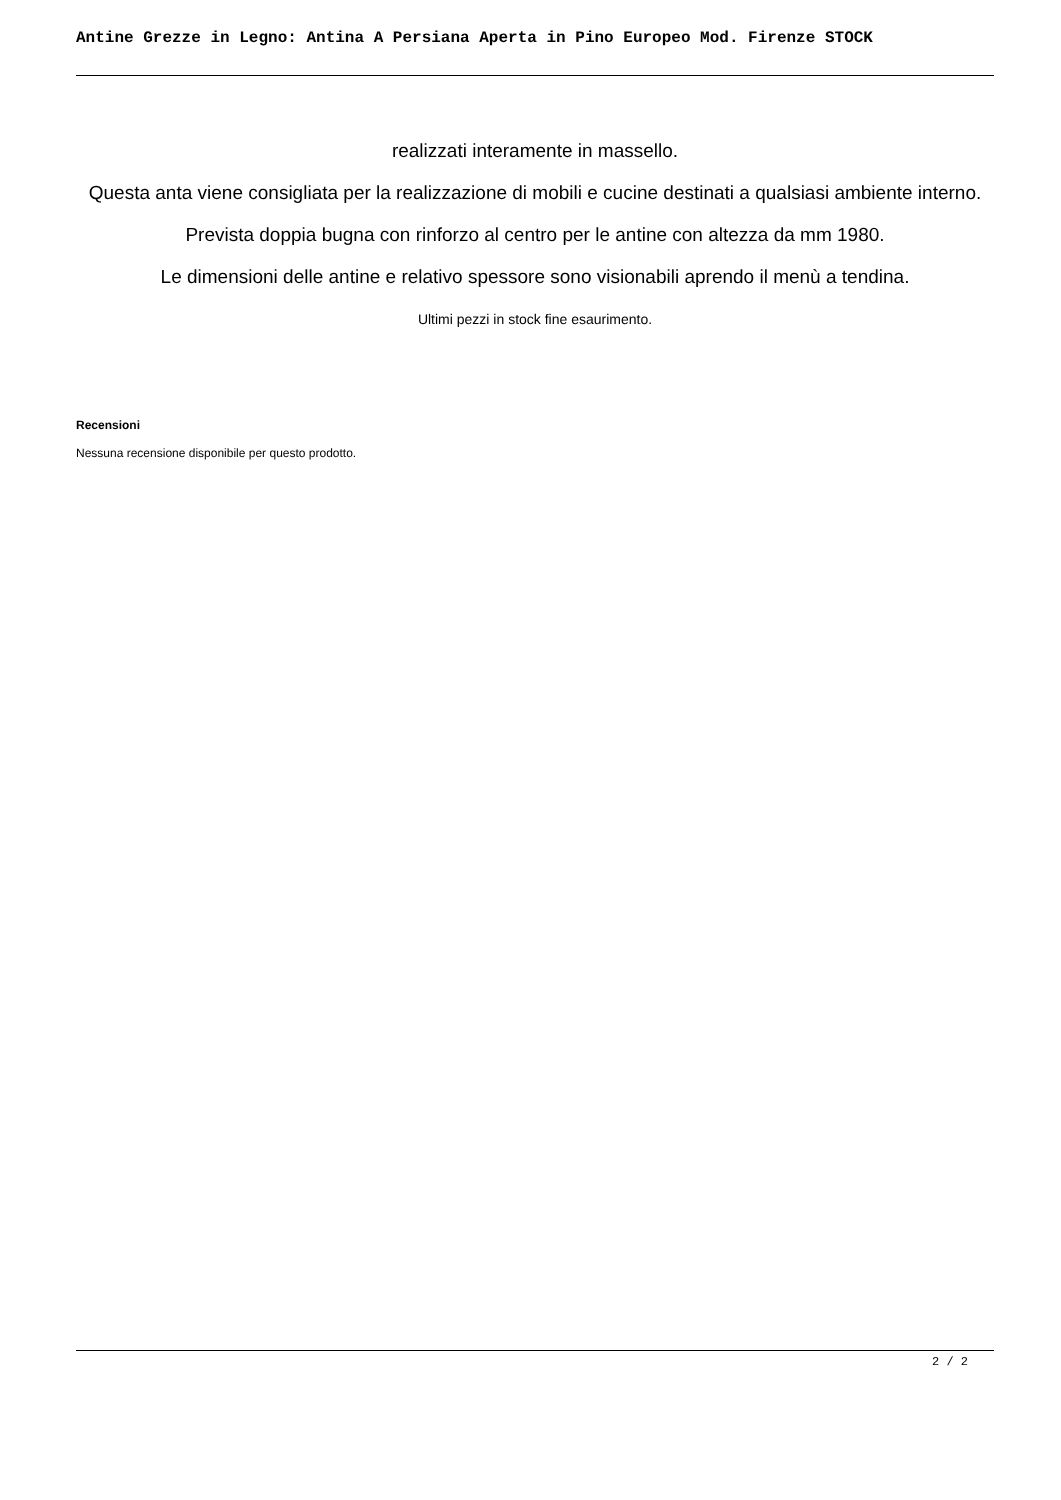Antine Grezze in Legno: Antina A Persiana Aperta in Pino Europeo Mod. Firenze STOCK
realizzati interamente in massello.
Questa anta viene consigliata per la realizzazione di mobili e cucine destinati a qualsiasi ambiente interno.
Prevista doppia bugna con rinforzo al centro per le antine con altezza da mm 1980.
Le dimensioni delle antine e relativo spessore sono visionabili aprendo il menù a tendina.
Ultimi pezzi in stock fine esaurimento.
Recensioni
Nessuna recensione disponibile per questo prodotto.
2 / 2